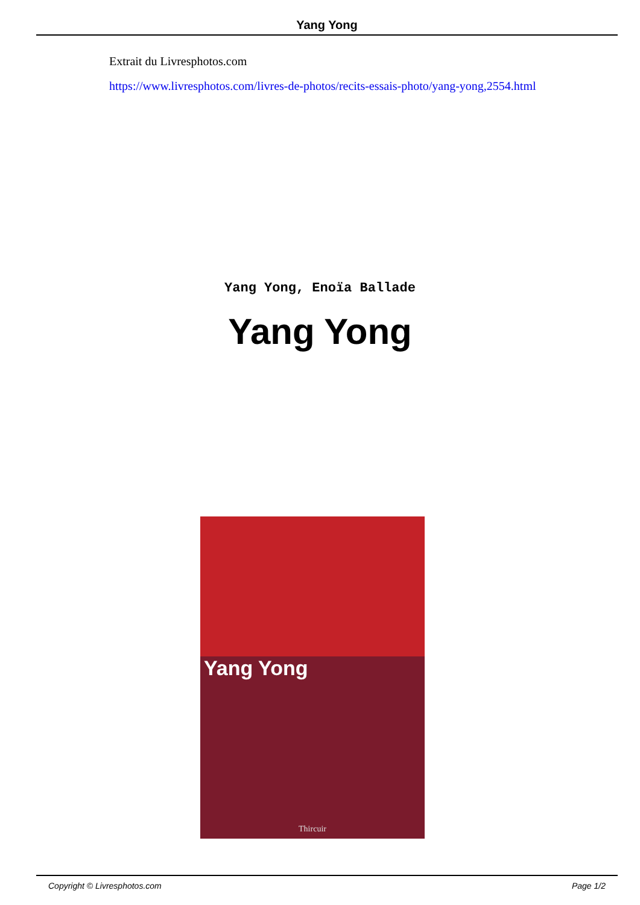Yang Yong
Extrait du Livresphotos.com
https://www.livresphotos.com/livres-de-photos/recits-essais-photo/yang-yong,2554.html
Yang Yong, Enoïa Ballade
Yang Yong
Yang Yong
Thircuir
Copyright © Livresphotos.com Page 1/2